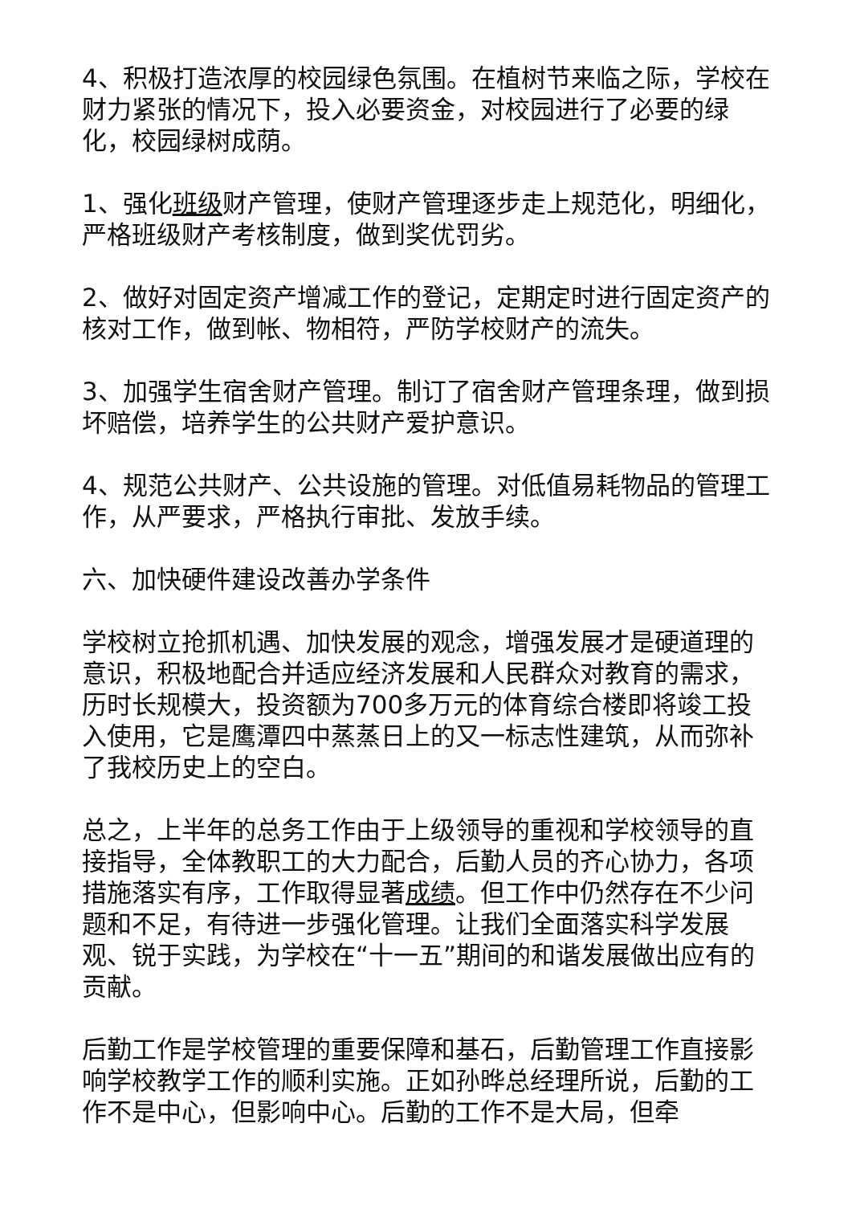4、积极打造浓厚的校园绿色氛围。在植树节来临之际，学校在财力紧张的情况下，投入必要资金，对校园进行了必要的绿化，校园绿树成荫。
1、强化班级财产管理，使财产管理逐步走上规范化，明细化，严格班级财产考核制度，做到奖优罚劣。
2、做好对固定资产增减工作的登记，定期定时进行固定资产的核对工作，做到帐、物相符，严防学校财产的流失。
3、加强学生宿舍财产管理。制订了宿舍财产管理条理，做到损坏赔偿，培养学生的公共财产爱护意识。
4、规范公共财产、公共设施的管理。对低值易耗物品的管理工作，从严要求，严格执行审批、发放手续。
六、加快硬件建设改善办学条件
学校树立抢抓机遇、加快发展的观念，增强发展才是硬道理的意识，积极地配合并适应经济发展和人民群众对教育的需求，历时长规模大，投资额为700多万元的体育综合楼即将竣工投入使用，它是鹰潭四中蒸蒸日上的又一标志性建筑，从而弥补了我校历史上的空白。
总之，上半年的总务工作由于上级领导的重视和学校领导的直接指导，全体教职工的大力配合，后勤人员的齐心协力，各项措施落实有序，工作取得显著成绩。但工作中仍然存在不少问题和不足，有待进一步强化管理。让我们全面落实科学发展观、锐于实践，为学校在“十一五”期间的和谐发展做出应有的贡献。
后勤工作是学校管理的重要保障和基石，后勤管理工作直接影响学校教学工作的顺利实施。正如孙晔总经理所说，后勤的工作不是中心，但影响中心。后勤的工作不是大局，但牵